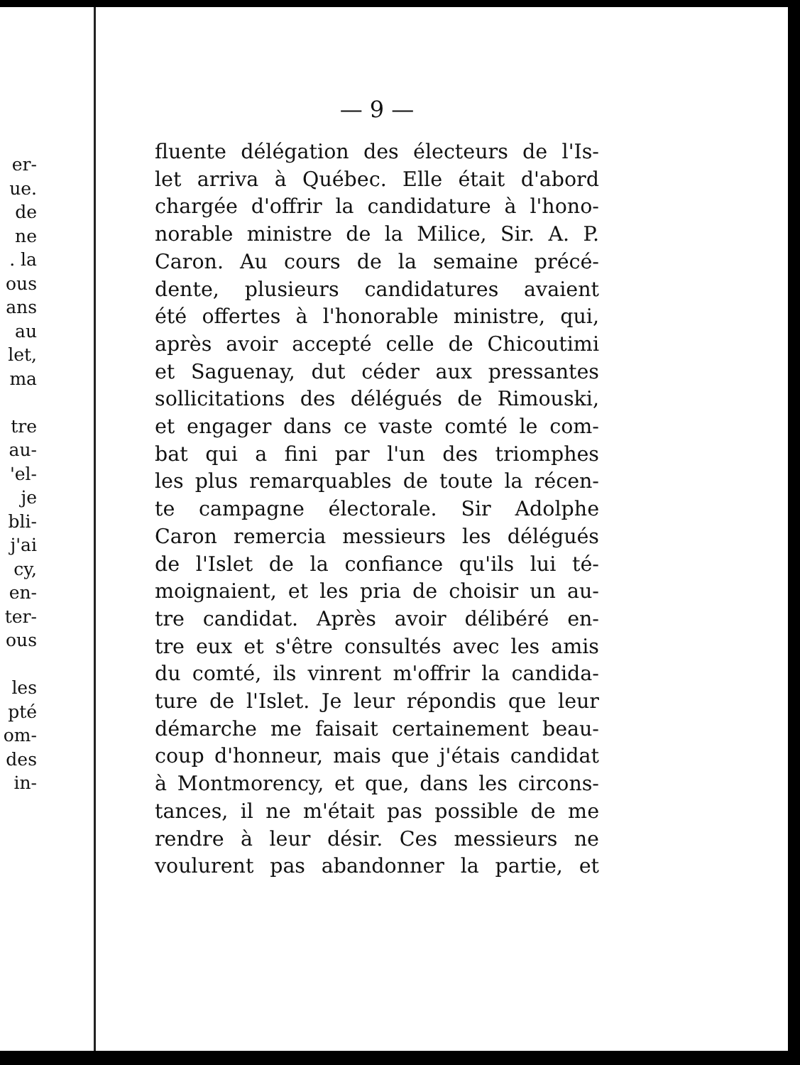er-
ue.
de
ne
. la
ous
ans
au
let,
ma
tre
au-
'el-
je
bli-
j'ai
cy,
en-
ter-
ous
les
pté
om-
des
in-
— 9 —
fluente délégation des électeurs de l'Is-
let arriva à Québec. Elle était d'abord
chargée d'offrir la candidature à l'hono-
norable ministre de la Milice, Sir. A. P.
Caron. Au cours de la semaine précé-
dente, plusieurs candidatures avaient
été offertes à l'honorable ministre, qui,
après avoir accepté celle de Chicoutimi
et Saguenay, dut céder aux pressantes
sollicitations des délégués de Rimouski,
et engager dans ce vaste comté le com-
bat qui a fini par l'un des triomphes
les plus remarquables de toute la récen-
te campagne électorale. Sir Adolphe
Caron remercia messieurs les délégués
de l'Islet de la confiance qu'ils lui té-
moignaient, et les pria de choisir un au-
tre candidat. Après avoir délibéré en-
tre eux et s'être consultés avec les amis
du comté, ils vinrent m'offrir la candida-
ture de l'Islet. Je leur répondis que leur
démarche me faisait certainement beau-
coup d'honneur, mais que j'étais candidat
à Montmorency, et que, dans les circons-
tances, il ne m'était pas possible de me
rendre à leur désir. Ces messieurs ne
voulurent pas abandonner la partie, et